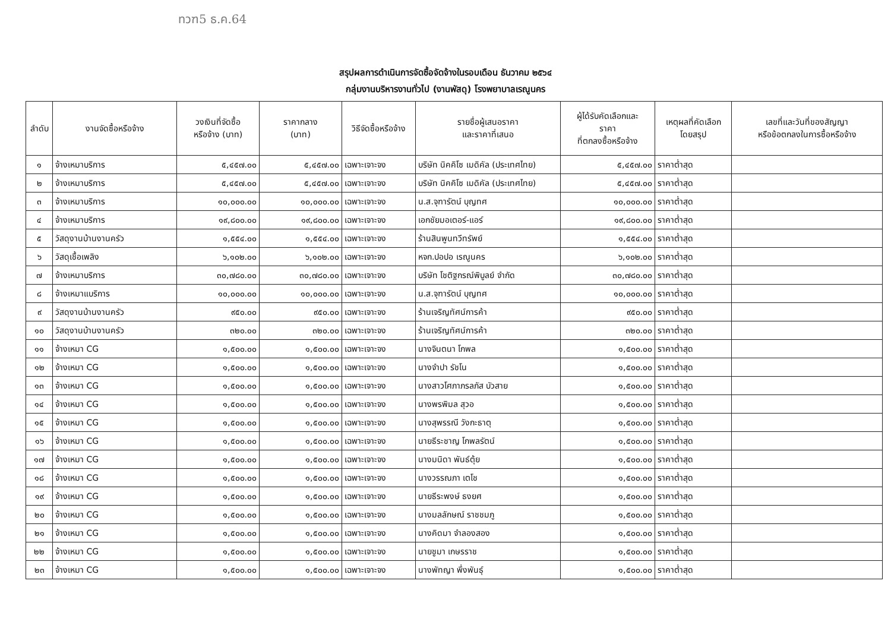ทวฑ5 ธ.ค.64
สรุปผลการดำเนินการจัดซื้อจัดจ้างในรอบเดือน ธันวาคม ๒๕๖๔
กลุ่มงานบริหารงานทั่วไป (งานพัสดุ) โรงพยาบาลเรณูนคร
| ลำดับ | งานจัดซื้อหรือจ้าง | วงเงินที่จัดซื้อ หรือจ้าง (บาท) | ราคากลาง (บาท) | วิธีจัดซื้อหรือจ้าง | รายชื่อผู้เสนอราคา และราคาที่เสนอ | ผู้ได้รับคัดเลือกและ ราคา ที่ตกลงซื้อหรือจ้าง | เหตุผลที่คัดเลือก โดยสรุป | เลขที่และวันที่ของสัญญา หรือข้อตกลงในการซื้อหรือจ้าง |
| --- | --- | --- | --- | --- | --- | --- | --- | --- |
| ๑ | จ้างเหมาบริการ | ๕,๔๕๗.๐๐ | ๕,๔๕๗.๐๐ | เฉพาะเจาะจง | บริษัท นิคคิโซ เมดิคัล (ประเทศไทย) | ๕,๔๕๗.๐๐ | ราคาต่ำสุด | |
| ๒ | จ้างเหมาบริการ | ๕,๔๕๗.๐๐ | ๕,๔๕๗.๐๐ | เฉพาะเจาะจง | บริษัท นิคคิโซ เมดิคัล (ประเทศไทย) | ๕,๔๕๗.๐๐ | ราคาต่ำสุด | |
| ๓ | จ้างเหมาบริการ | ๑๐,๐๐๐.๐๐ | ๑๐,๐๐๐.๐๐ | เฉพาะเจาะจง | น.ส.จุฑารัตน์ บุญทศ | ๑๐,๐๐๐.๐๐ | ราคาต่ำสุด | |
| ๔ | จ้างเหมาบริการ | ๑๙,๘๐๐.๐๐ | ๑๙,๘๐๐.๐๐ | เฉพาะเจาะจง | เอกชัยมอเตอร์-แอร์ | ๑๙,๘๐๐.๐๐ | ราคาต่ำสุด | |
| ๕ | วัสดุงานบ้านงานครัว | ๑,๕๕๔.๐๐ | ๑,๕๕๔.๐๐ | เฉพาะเจาะจง | ร้านสินพูนทวีทรัพย์ | ๑,๕๕๔.๐๐ | ราคาต่ำสุด | |
| ๖ | วัสดุเชื้อเพลิง | ๖,๑๐๒.๐๐ | ๖,๑๐๒.๐๐ | เฉพาะเจาะจง | หจก.ปอปอ เรณูนคร | ๖,๑๐๒.๐๐ | ราคาต่ำสุด | |
| ๗ | จ้างเหมาบริการ | ๓๐,๗๘๐.๐๐ | ๓๐,๗๘๐.๐๐ | เฉพาะเจาะจง | บริษัท โชติฐกรณ์พิบูลย์ จำกัด | ๓๐,๗๘๐.๐๐ | ราคาต่ำสุด | |
| ๘ | จ้างเหมาแบริการ | ๑๐,๐๐๐.๐๐ | ๑๐,๐๐๐.๐๐ | เฉพาะเจาะจง | น.ส.จุฑารัตน์ บุญทศ | ๑๐,๐๐๐.๐๐ | ราคาต่ำสุด | |
| ๙ | วัสดุงานบ้านงานครัว | ๙๕๐.๐๐ | ๙๕๐.๐๐ | เฉพาะเจาะจง | ร้านเจริญทัศน์การค้า | ๙๕๐.๐๐ | ราคาต่ำสุด | |
| ๑๐ | วัสดุงานบ้านงานครัว | ๓๒๐.๐๐ | ๓๒๐.๐๐ | เฉพาะเจาะจง | ร้านเจริญทัศน์การค้า | ๓๒๐.๐๐ | ราคาต่ำสุด | |
| ๑๑ | จ้างเหมา CG | ๑,๕๐๐.๐๐ | ๑,๕๐๐.๐๐ | เฉพาะเจาะจง | นางจินตนา โกพล | ๑,๕๐๐.๐๐ | ราคาต่ำสุด | |
| ๑๒ | จ้างเหมา CG | ๑,๕๐๐.๐๐ | ๑,๕๐๐.๐๐ | เฉพาะเจาะจง | นางจำปา รัชโน | ๑,๕๐๐.๐๐ | ราคาต่ำสุด | |
| ๑๓ | จ้างเหมา CG | ๑,๕๐๐.๐๐ | ๑,๕๐๐.๐๐ | เฉพาะเจาะจง | นางสาวโศภาภรลภัส บัวสาย | ๑,๕๐๐.๐๐ | ราคาต่ำสุด | |
| ๑๔ | จ้างเหมา CG | ๑,๕๐๐.๐๐ | ๑,๕๐๐.๐๐ | เฉพาะเจาะจง | นางพรพิมล สุวอ | ๑,๕๐๐.๐๐ | ราคาต่ำสุด | |
| ๑๕ | จ้างเหมา CG | ๑,๕๐๐.๐๐ | ๑,๕๐๐.๐๐ | เฉพาะเจาะจง | นางสุพรรณี วังกะธาตุ | ๑,๕๐๐.๐๐ | ราคาต่ำสุด | |
| ๑๖ | จ้างเหมา CG | ๑,๕๐๐.๐๐ | ๑,๕๐๐.๐๐ | เฉพาะเจาะจง | นายธีระชาญ โกพลรัตน์ | ๑,๕๐๐.๐๐ | ราคาต่ำสุด | |
| ๑๗ | จ้างเหมา CG | ๑,๕๐๐.๐๐ | ๑,๕๐๐.๐๐ | เฉพาะเจาะจง | นางมนิดา พันธ์ตุ้ย | ๑,๕๐๐.๐๐ | ราคาต่ำสุด | |
| ๑๘ | จ้างเหมา CG | ๑,๕๐๐.๐๐ | ๑,๕๐๐.๐๐ | เฉพาะเจาะจง | นางวรรณภา เตโช | ๑,๕๐๐.๐๐ | ราคาต่ำสุด | |
| ๑๙ | จ้างเหมา CG | ๑,๕๐๐.๐๐ | ๑,๕๐๐.๐๐ | เฉพาะเจาะจง | นายธีระพงษ์ ธงยศ | ๑,๕๐๐.๐๐ | ราคาต่ำสุด | |
| ๒๐ | จ้างเหมา CG | ๑,๕๐๐.๐๐ | ๑,๕๐๐.๐๐ | เฉพาะเจาะจง | นางมลลักษณ์ ราชชมภู | ๑,๕๐๐.๐๐ | ราคาต่ำสุด | |
| ๒๑ | จ้างเหมา CG | ๑,๕๐๐.๐๐ | ๑,๕๐๐.๐๐ | เฉพาะเจาะจง | นางคิดมา จำลองสอง | ๑,๕๐๐.๐๐ | ราคาต่ำสุด | |
| ๒๒ | จ้างเหมา CG | ๑,๕๐๐.๐๐ | ๑,๕๐๐.๐๐ | เฉพาะเจาะจง | นายชูมา เกษรราช | ๑,๕๐๐.๐๐ | ราคาต่ำสุด | |
| ๒๓ | จ้างเหมา CG | ๑,๕๐๐.๐๐ | ๑,๕๐๐.๐๐ | เฉพาะเจาะจง | นางพัทญา พึ่งพันธุ์ | ๑,๕๐๐.๐๐ | ราคาต่ำสุด | |